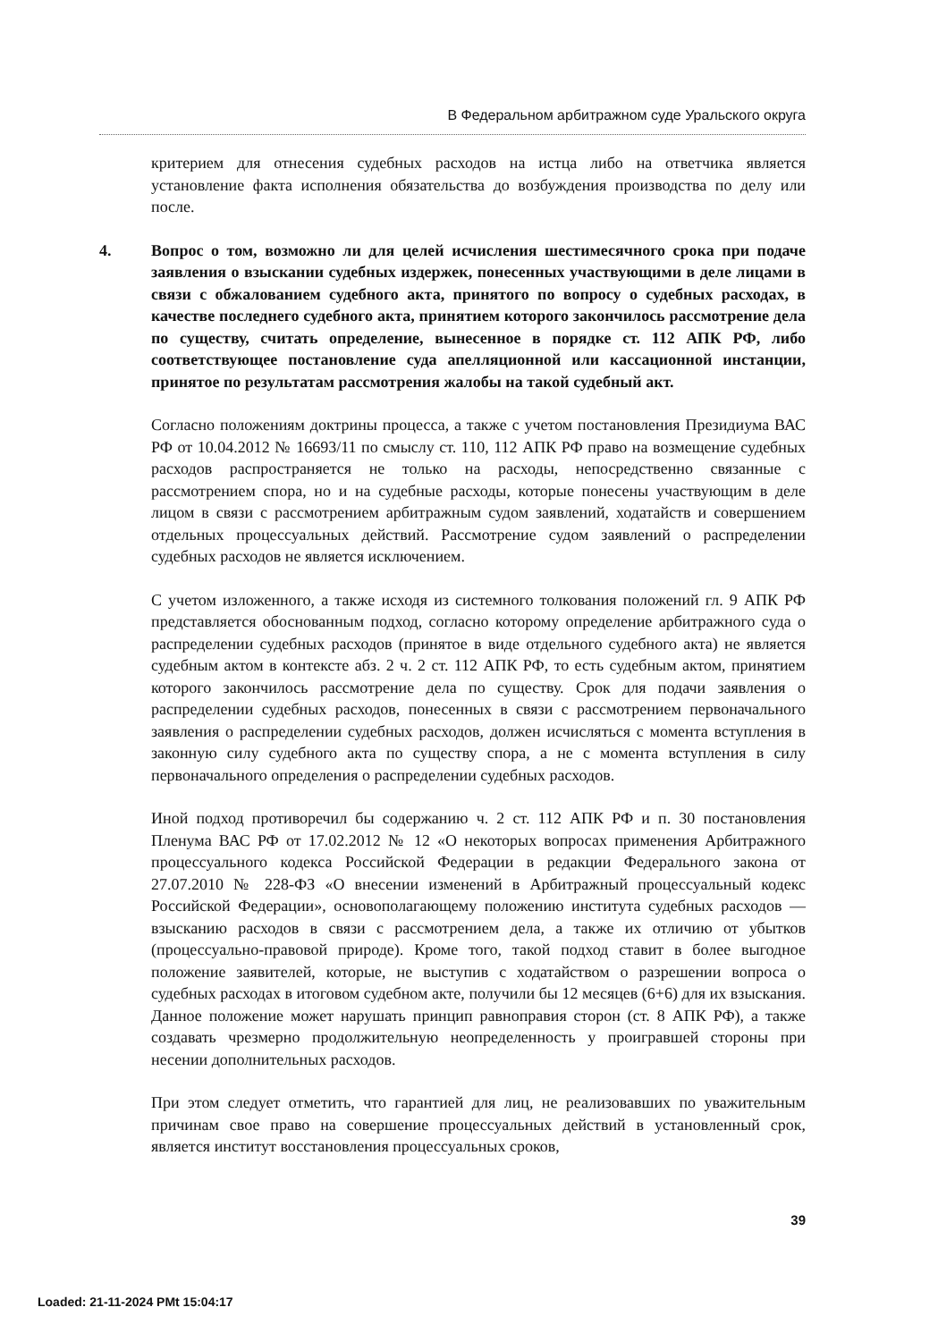В Федеральном арбитражном суде Уральского округа
критерием для отнесения судебных расходов на истца либо на ответчика является установление факта исполнения обязательства до возбуждения производства по делу или после.
4. Вопрос о том, возможно ли для целей исчисления шестимесячного срока при подаче заявления о взыскании судебных издержек, понесенных участвующими в деле лицами в связи с обжалованием судебного акта, принятого по вопросу о судебных расходах, в качестве последнего судебного акта, принятием которого закончилось рассмотрение дела по существу, считать определение, вынесенное в порядке ст. 112 АПК РФ, либо соответствующее постановление суда апелляционной или кассационной инстанции, принятое по результатам рассмотрения жалобы на такой судебный акт.
Согласно положениям доктрины процесса, а также с учетом постановления Президиума ВАС РФ от 10.04.2012 № 16693/11 по смыслу ст. 110, 112 АПК РФ право на возмещение судебных расходов распространяется не только на расходы, непосредственно связанные с рассмотрением спора, но и на судебные расходы, которые понесены участвующим в деле лицом в связи с рассмотрением арбитражным судом заявлений, ходатайств и совершением отдельных процессуальных действий. Рассмотрение судом заявлений о распределении судебных расходов не является исключением.
С учетом изложенного, а также исходя из системного толкования положений гл. 9 АПК РФ представляется обоснованным подход, согласно которому определение арбитражного суда о распределении судебных расходов (принятое в виде отдельного судебного акта) не является судебным актом в контексте абз. 2 ч. 2 ст. 112 АПК РФ, то есть судебным актом, принятием которого закончилось рассмотрение дела по существу. Срок для подачи заявления о распределении судебных расходов, понесенных в связи с рассмотрением первоначального заявления о распределении судебных расходов, должен исчисляться с момента вступления в законную силу судебного акта по существу спора, а не с момента вступления в силу первоначального определения о распределении судебных расходов.
Иной подход противоречил бы содержанию ч. 2 ст. 112 АПК РФ и п. 30 постановления Пленума ВАС РФ от 17.02.2012 № 12 «О некоторых вопросах применения Арбитражного процессуального кодекса Российской Федерации в редакции Федерального закона от 27.07.2010 № 228-ФЗ «О внесении изменений в Арбитражный процессуальный кодекс Российской Федерации», основополагающему положению института судебных расходов — взысканию расходов в связи с рассмотрением дела, а также их отличию от убытков (процессуально-правовой природе). Кроме того, такой подход ставит в более выгодное положение заявителей, которые, не выступив с ходатайством о разрешении вопроса о судебных расходах в итоговом судебном акте, получили бы 12 месяцев (6+6) для их взыскания. Данное положение может нарушать принцип равноправия сторон (ст. 8 АПК РФ), а также создавать чрезмерно продолжительную неопределенность у проигравшей стороны при несении дополнительных расходов.
При этом следует отметить, что гарантией для лиц, не реализовавших по уважительным причинам свое право на совершение процессуальных действий в установленный срок, является институт восстановления процессуальных сроков,
39
Loaded: 21-11-2024 PMt 15:04:17